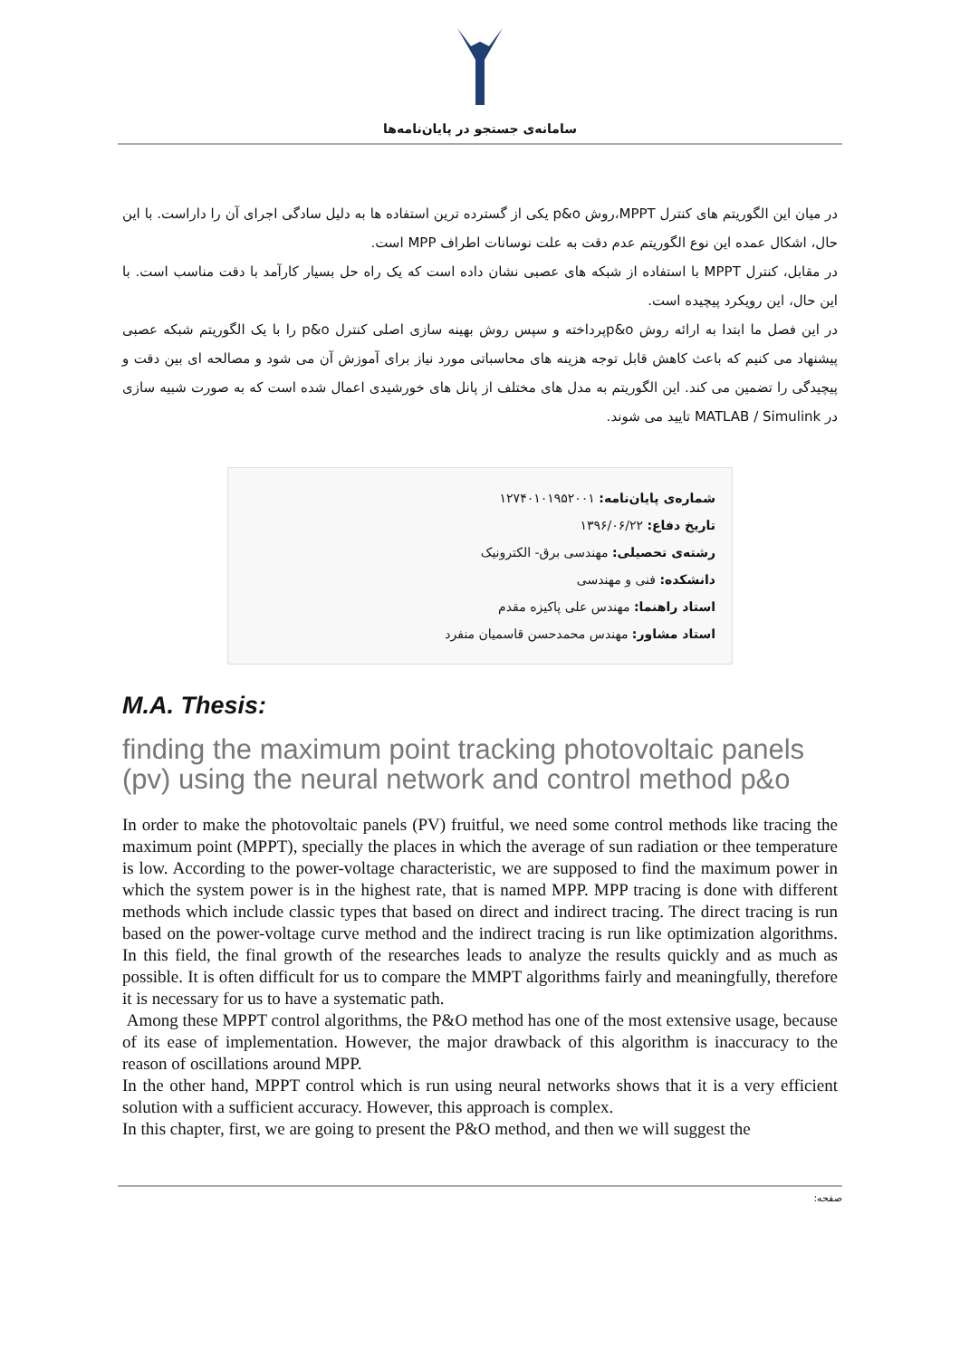سامانه‌ی جستجو در پایان‌نامه‌ها
در میان این الگوریتم های کنترل MPPT،روش p&o یکی از گسترده ترین استفاده ها به دلیل سادگی اجرای آن را داراست. با این حال، اشکال عمده این نوع الگوریتم عدم دقت به علت نوسانات اطراف MPP است.
در مقابل، کنترل MPPT با استفاده از شبکه های عصبی نشان داده است که یک راه حل بسیار کارآمد با دقت مناسب است. با این حال، این رویکرد پیچیده است.
در این فصل ما ابتدا به ارائه روش p&oپرداخته و سپس روش بهینه سازی اصلی کنترل p&o را با یک الگوریتم شبکه عصبی پیشنهاد می کنیم که باعث کاهش قابل توجه هزینه های محاسباتی مورد نیاز برای آموزش آن می شود و مصالحه ای بین دقت و پیچیدگی را تضمین می کند. این الگوریتم به مدل های مختلف از پانل های خورشیدی اعمال شده است که به صورت شبیه سازی در MATLAB / Simulink تایید می شوند.
شماره‌ی پایان‌نامه: ۱۲۷۴۰۱۰۱۹۵۲۰۰۱
تاریخ دفاع: ۱۳۹۶/۰۶/۲۲
رشته‌ی تحصیلی: مهندسی برق- الکترونیک
دانشکده: فنی و مهندسی
استاد راهنما: مهندس علی پاکیزه مقدم
استاد مشاور: مهندس محمدحسن قاسمیان منفرد
M.A. Thesis:
finding the maximum point tracking photovoltaic panels (pv) using the neural network and control method p&o
In order to make the photovoltaic panels (PV) fruitful, we need some control methods like tracing the maximum point (MPPT), specially the places in which the average of sun radiation or thee temperature is low. According to the power-voltage characteristic, we are supposed to find the maximum power in which the system power is in the highest rate, that is named MPP. MPP tracing is done with different methods which include classic types that based on direct and indirect tracing. The direct tracing is run based on the power-voltage curve method and the indirect tracing is run like optimization algorithms. In this field, the final growth of the researches leads to analyze the results quickly and as much as possible. It is often difficult for us to compare the MMPT algorithms fairly and meaningfully, therefore it is necessary for us to have a systematic path.
Among these MPPT control algorithms, the P&O method has one of the most extensive usage, because of its ease of implementation. However, the major drawback of this algorithm is inaccuracy to the reason of oscillations around MPP.
In the other hand, MPPT control which is run using neural networks shows that it is a very efficient solution with a sufficient accuracy. However, this approach is complex.
In this chapter, first, we are going to present the P&O method, and then we will suggest the
صفحه: